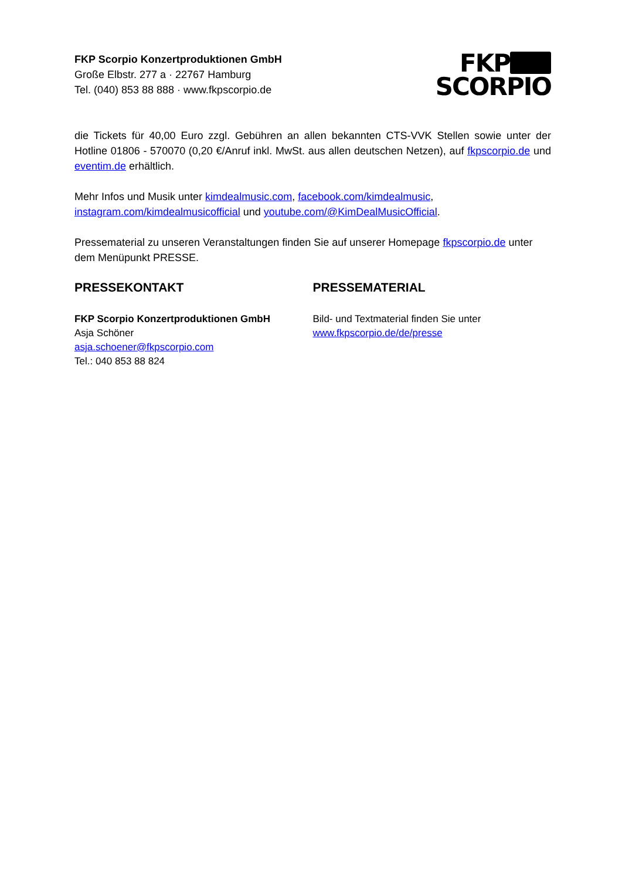FKP Scorpio Konzertproduktionen GmbH
Große Elbstr. 277 a · 22767 Hamburg
Tel. (040) 853 88 888 · www.fkpscorpio.de
FKP
SCORPIO
die Tickets für 40,00 Euro zzgl. Gebühren an allen bekannten CTS-VVK Stellen sowie unter der Hotline 01806 - 570070 (0,20 €/Anruf inkl. MwSt. aus allen deutschen Netzen), auf fkpscorpio.de und eventim.de erhältlich.
Mehr Infos und Musik unter kimdealmusic.com, facebook.com/kimdealmusic, instagram.com/kimdealmusicofficial und youtube.com/@KimDealMusicOfficial.
Pressematerial zu unseren Veranstaltungen finden Sie auf unserer Homepage fkpscorpio.de unter dem Menüpunkt PRESSE.
PRESSEKONTAKT
FKP Scorpio Konzertproduktionen GmbH
Asja Schöner
asja.schoener@fkpscorpio.com
Tel.: 040 853 88 824
PRESSEMATERIAL
Bild- und Textmaterial finden Sie unter
www.fkpscorpio.de/de/presse